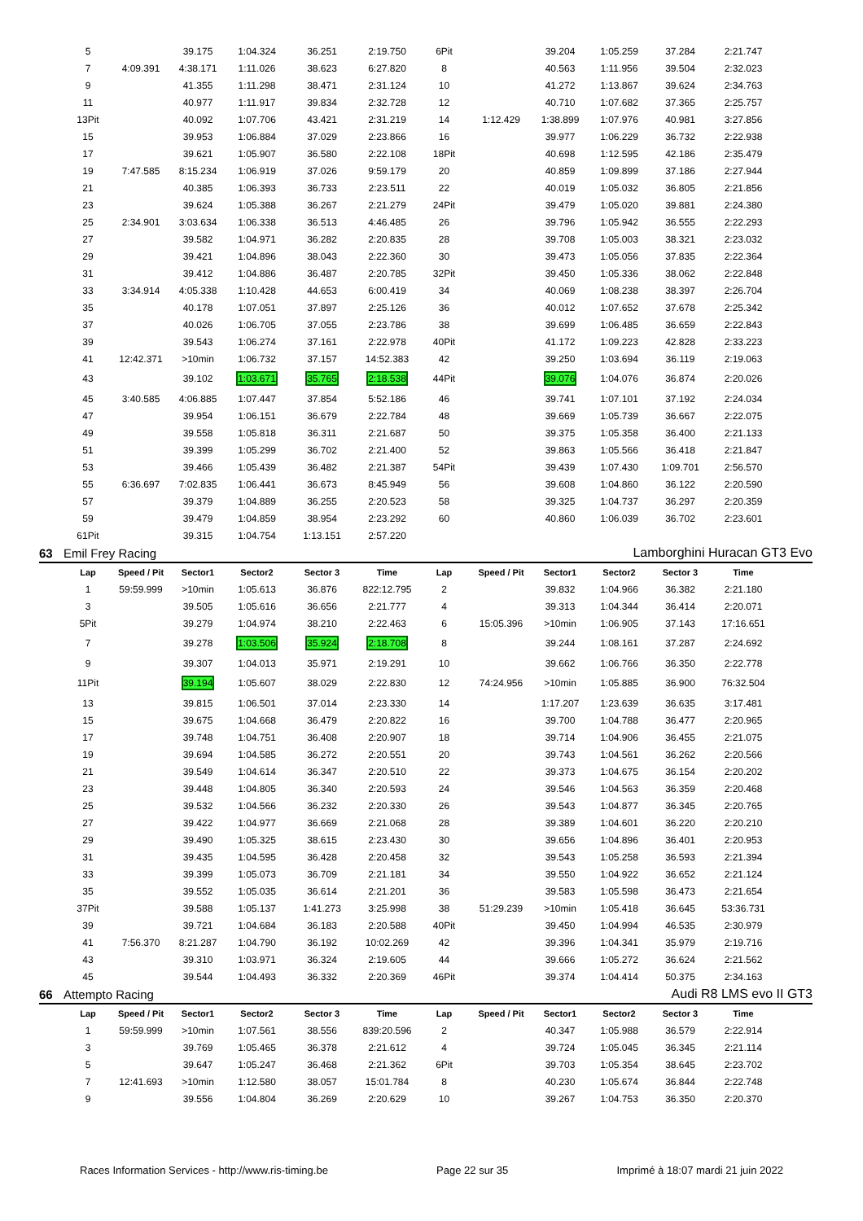| | 5 | | 39.175 | 1:04.324 | 36.251 | 2:19.750 | 6Pit | | 39.204 | 1:05.259 | 37.284 | 2:21.747 | |
| | 7 | 4:09.391 | 4:38.171 | 1:11.026 | 38.623 | 6:27.820 | 8 | | 40.563 | 1:11.956 | 39.504 | 2:32.023 | |
| | 9 | | 41.355 | 1:11.298 | 38.471 | 2:31.124 | 10 | | 41.272 | 1:13.867 | 39.624 | 2:34.763 | |
| | 11 | | 40.977 | 1:11.917 | 39.834 | 2:32.728 | 12 | | 40.710 | 1:07.682 | 37.365 | 2:25.757 | |
| | 13Pit | | 40.092 | 1:07.706 | 43.421 | 2:31.219 | 14 | 1:12.429 | 1:38.899 | 1:07.976 | 40.981 | 3:27.856 | |
| | 15 | | 39.953 | 1:06.884 | 37.029 | 2:23.866 | 16 | | 39.977 | 1:06.229 | 36.732 | 2:22.938 | |
| | 17 | | 39.621 | 1:05.907 | 36.580 | 2:22.108 | 18Pit | | 40.698 | 1:12.595 | 42.186 | 2:35.479 | |
| | 19 | 7:47.585 | 8:15.234 | 1:06.919 | 37.026 | 9:59.179 | 20 | | 40.859 | 1:09.899 | 37.186 | 2:27.944 | |
| | 21 | | 40.385 | 1:06.393 | 36.733 | 2:23.511 | 22 | | 40.019 | 1:05.032 | 36.805 | 2:21.856 | |
| | 23 | | 39.624 | 1:05.388 | 36.267 | 2:21.279 | 24Pit | | 39.479 | 1:05.020 | 39.881 | 2:24.380 | |
| | 25 | 2:34.901 | 3:03.634 | 1:06.338 | 36.513 | 4:46.485 | 26 | | 39.796 | 1:05.942 | 36.555 | 2:22.293 | |
| | 27 | | 39.582 | 1:04.971 | 36.282 | 2:20.835 | 28 | | 39.708 | 1:05.003 | 38.321 | 2:23.032 | |
| | 29 | | 39.421 | 1:04.896 | 38.043 | 2:22.360 | 30 | | 39.473 | 1:05.056 | 37.835 | 2:22.364 | |
| | 31 | | 39.412 | 1:04.886 | 36.487 | 2:20.785 | 32Pit | | 39.450 | 1:05.336 | 38.062 | 2:22.848 | |
| | 33 | 3:34.914 | 4:05.338 | 1:10.428 | 44.653 | 6:00.419 | 34 | | 40.069 | 1:08.238 | 38.397 | 2:26.704 | |
| | 35 | | 40.178 | 1:07.051 | 37.897 | 2:25.126 | 36 | | 40.012 | 1:07.652 | 37.678 | 2:25.342 | |
| | 37 | | 40.026 | 1:06.705 | 37.055 | 2:23.786 | 38 | | 39.699 | 1:06.485 | 36.659 | 2:22.843 | |
| | 39 | | 39.543 | 1:06.274 | 37.161 | 2:22.978 | 40Pit | | 41.172 | 1:09.223 | 42.828 | 2:33.223 | |
| | 41 | 12:42.371 | >10min | 1:06.732 | 37.157 | 14:52.383 | 42 | | 39.250 | 1:03.694 | 36.119 | 2:19.063 | |
| | 43 | | 39.102 | 1:03.671 | 35.765 | 2:18.538 | 44Pit | | 39.076 | 1:04.076 | 36.874 | 2:20.026 | |
| | 45 | 3:40.585 | 4:06.885 | 1:07.447 | 37.854 | 5:52.186 | 46 | | 39.741 | 1:07.101 | 37.192 | 2:24.034 | |
| | 47 | | 39.954 | 1:06.151 | 36.679 | 2:22.784 | 48 | | 39.669 | 1:05.739 | 36.667 | 2:22.075 | |
| | 49 | | 39.558 | 1:05.818 | 36.311 | 2:21.687 | 50 | | 39.375 | 1:05.358 | 36.400 | 2:21.133 | |
| | 51 | | 39.399 | 1:05.299 | 36.702 | 2:21.400 | 52 | | 39.863 | 1:05.566 | 36.418 | 2:21.847 | |
| | 53 | | 39.466 | 1:05.439 | 36.482 | 2:21.387 | 54Pit | | 39.439 | 1:07.430 | 1:09.701 | 2:56.570 | |
| | 55 | 6:36.697 | 7:02.835 | 1:06.441 | 36.673 | 8:45.949 | 56 | | 39.608 | 1:04.860 | 36.122 | 2:20.590 | |
| | 57 | | 39.379 | 1:04.889 | 36.255 | 2:20.523 | 58 | | 39.325 | 1:04.737 | 36.297 | 2:20.359 | |
| | 59 | | 39.479 | 1:04.859 | 38.954 | 2:23.292 | 60 | | 40.860 | 1:06.039 | 36.702 | 2:23.601 | |
| | 61Pit | | 39.315 | 1:04.754 | 1:13.151 | 2:57.220 | | | | | | | |
| 63 | Emil Frey Racing | | | | Lamborghini Huracan GT3 Evo | | | | | | | | |
| | Lap | Speed / Pit | Sector1 | Sector2 | Sector 3 | Time | Lap | Speed / Pit | Sector1 | Sector2 | Sector 3 | Time | |
| | 1 | 59:59.999 | >10min | 1:05.613 | 36.876 | 822:12.795 | 2 | | 39.832 | 1:04.966 | 36.382 | 2:21.180 | |
| | 3 | | 39.505 | 1:05.616 | 36.656 | 2:21.777 | 4 | | 39.313 | 1:04.344 | 36.414 | 2:20.071 | |
| | 5Pit | | 39.279 | 1:04.974 | 38.210 | 2:22.463 | 6 | 15:05.396 | >10min | 1:06.905 | 37.143 | 17:16.651 | |
| | 7 | | 39.278 | 1:03.506 | 35.924 | 2:18.708 | 8 | | 39.244 | 1:08.161 | 37.287 | 2:24.692 | |
| | 9 | | 39.307 | 1:04.013 | 35.971 | 2:19.291 | 10 | | 39.662 | 1:06.766 | 36.350 | 2:22.778 | |
| | 11Pit | | 39.194 | 1:05.607 | 38.029 | 2:22.830 | 12 | 74:24.956 | >10min | 1:05.885 | 36.900 | 76:32.504 | |
| | 13 | | 39.815 | 1:06.501 | 37.014 | 2:23.330 | 14 | | 1:17.207 | 1:23.639 | 36.635 | 3:17.481 | |
| | 15 | | 39.675 | 1:04.668 | 36.479 | 2:20.822 | 16 | | 39.700 | 1:04.788 | 36.477 | 2:20.965 | |
| | 17 | | 39.748 | 1:04.751 | 36.408 | 2:20.907 | 18 | | 39.714 | 1:04.906 | 36.455 | 2:21.075 | |
| | 19 | | 39.694 | 1:04.585 | 36.272 | 2:20.551 | 20 | | 39.743 | 1:04.561 | 36.262 | 2:20.566 | |
| | 21 | | 39.549 | 1:04.614 | 36.347 | 2:20.510 | 22 | | 39.373 | 1:04.675 | 36.154 | 2:20.202 | |
| | 23 | | 39.448 | 1:04.805 | 36.340 | 2:20.593 | 24 | | 39.546 | 1:04.563 | 36.359 | 2:20.468 | |
| | 25 | | 39.532 | 1:04.566 | 36.232 | 2:20.330 | 26 | | 39.543 | 1:04.877 | 36.345 | 2:20.765 | |
| | 27 | | 39.422 | 1:04.977 | 36.669 | 2:21.068 | 28 | | 39.389 | 1:04.601 | 36.220 | 2:20.210 | |
| | 29 | | 39.490 | 1:05.325 | 38.615 | 2:23.430 | 30 | | 39.656 | 1:04.896 | 36.401 | 2:20.953 | |
| | 31 | | 39.435 | 1:04.595 | 36.428 | 2:20.458 | 32 | | 39.543 | 1:05.258 | 36.593 | 2:21.394 | |
| | 33 | | 39.399 | 1:05.073 | 36.709 | 2:21.181 | 34 | | 39.550 | 1:04.922 | 36.652 | 2:21.124 | |
| | 35 | | 39.552 | 1:05.035 | 36.614 | 2:21.201 | 36 | | 39.583 | 1:05.598 | 36.473 | 2:21.654 | |
| | 37Pit | | 39.588 | 1:05.137 | 1:41.273 | 3:25.998 | 38 | 51:29.239 | >10min | 1:05.418 | 36.645 | 53:36.731 | |
| | 39 | | 39.721 | 1:04.684 | 36.183 | 2:20.588 | 40Pit | | 39.450 | 1:04.994 | 46.535 | 2:30.979 | |
| | 41 | 7:56.370 | 8:21.287 | 1:04.790 | 36.192 | 10:02.269 | 42 | | 39.396 | 1:04.341 | 35.979 | 2:19.716 | |
| | 43 | | 39.310 | 1:03.971 | 36.324 | 2:19.605 | 44 | | 39.666 | 1:05.272 | 36.624 | 2:21.562 | |
| | 45 | | 39.544 | 1:04.493 | 36.332 | 2:20.369 | 46Pit | | 39.374 | 1:04.414 | 50.375 | 2:34.163 | |
| 66 | Attempto Racing | | | | Audi R8 LMS evo II GT3 | | | | | | | | |
| | Lap | Speed / Pit | Sector1 | Sector2 | Sector 3 | Time | Lap | Speed / Pit | Sector1 | Sector2 | Sector 3 | Time | |
| | 1 | 59:59.999 | >10min | 1:07.561 | 38.556 | 839:20.596 | 2 | | 40.347 | 1:05.988 | 36.579 | 2:22.914 | |
| | 3 | | 39.769 | 1:05.465 | 36.378 | 2:21.612 | 4 | | 39.724 | 1:05.045 | 36.345 | 2:21.114 | |
| | 5 | | 39.647 | 1:05.247 | 36.468 | 2:21.362 | 6Pit | | 39.703 | 1:05.354 | 38.645 | 2:23.702 | |
| | 7 | 12:41.693 | >10min | 1:12.580 | 38.057 | 15:01.784 | 8 | | 40.230 | 1:05.674 | 36.844 | 2:22.748 | |
| | 9 | | 39.556 | 1:04.804 | 36.269 | 2:20.629 | 10 | | 39.267 | 1:04.753 | 36.350 | 2:20.370 | |
Races Information Services - http://www.ris-timing.be Page 22 sur 35 Imprimé à 18:07 mardi 21 juin 2022